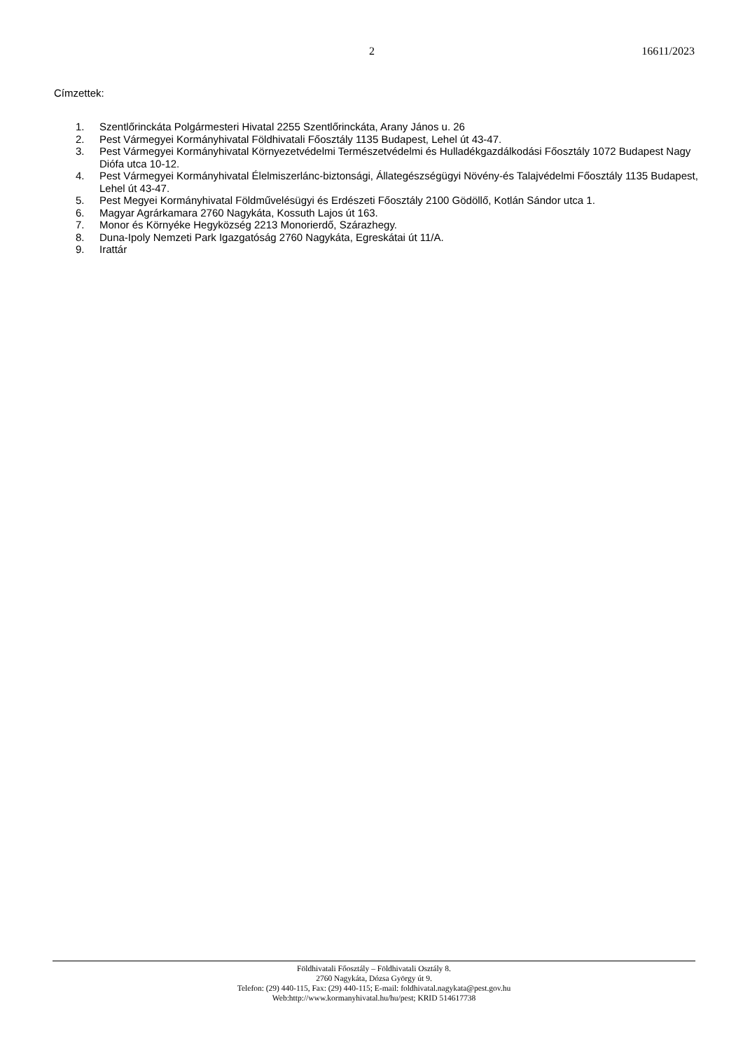2 16611/2023
Címzettek:
1. Szentlőrinckáta Polgármesteri Hivatal 2255 Szentlőrinckáta, Arany János u. 26
2. Pest Vármegyei Kormányhivatal Földhivatali Főosztály 1135 Budapest, Lehel út 43-47.
3. Pest Vármegyei Kormányhivatal Környezetvédelmi Természetvédelmi és Hulladékgazdálkodási Főosztály 1072 Budapest Nagy Diófa utca 10-12.
4. Pest Vármegyei Kormányhivatal Élelmiszerlánc-biztonsági, Állategészségügyi Növény-és Talajvédelmi Főosztály 1135 Budapest, Lehel út 43-47.
5. Pest Megyei Kormányhivatal Földművelésügyi és Erdészeti Főosztály 2100 Gödöllő, Kotlán Sándor utca 1.
6. Magyar Agrárkamara 2760 Nagykáta, Kossuth Lajos út 163.
7. Monor és Környéke Hegyközség 2213 Monorierdő, Szárazhegy.
8. Duna-Ipoly Nemzeti Park Igazgatóság 2760 Nagykáta, Egreskátai út 11/A.
9. Irattár
Földhivatali Főosztály – Földhivatali Osztály 8.
2760 Nagykáta, Dózsa György út 9.
Telefon: (29) 440-115, Fax: (29) 440-115; E-mail: foldhivatal.nagykata@pest.gov.hu
Web:http://www.kormanyhivatal.hu/hu/pest; KRID 514617738